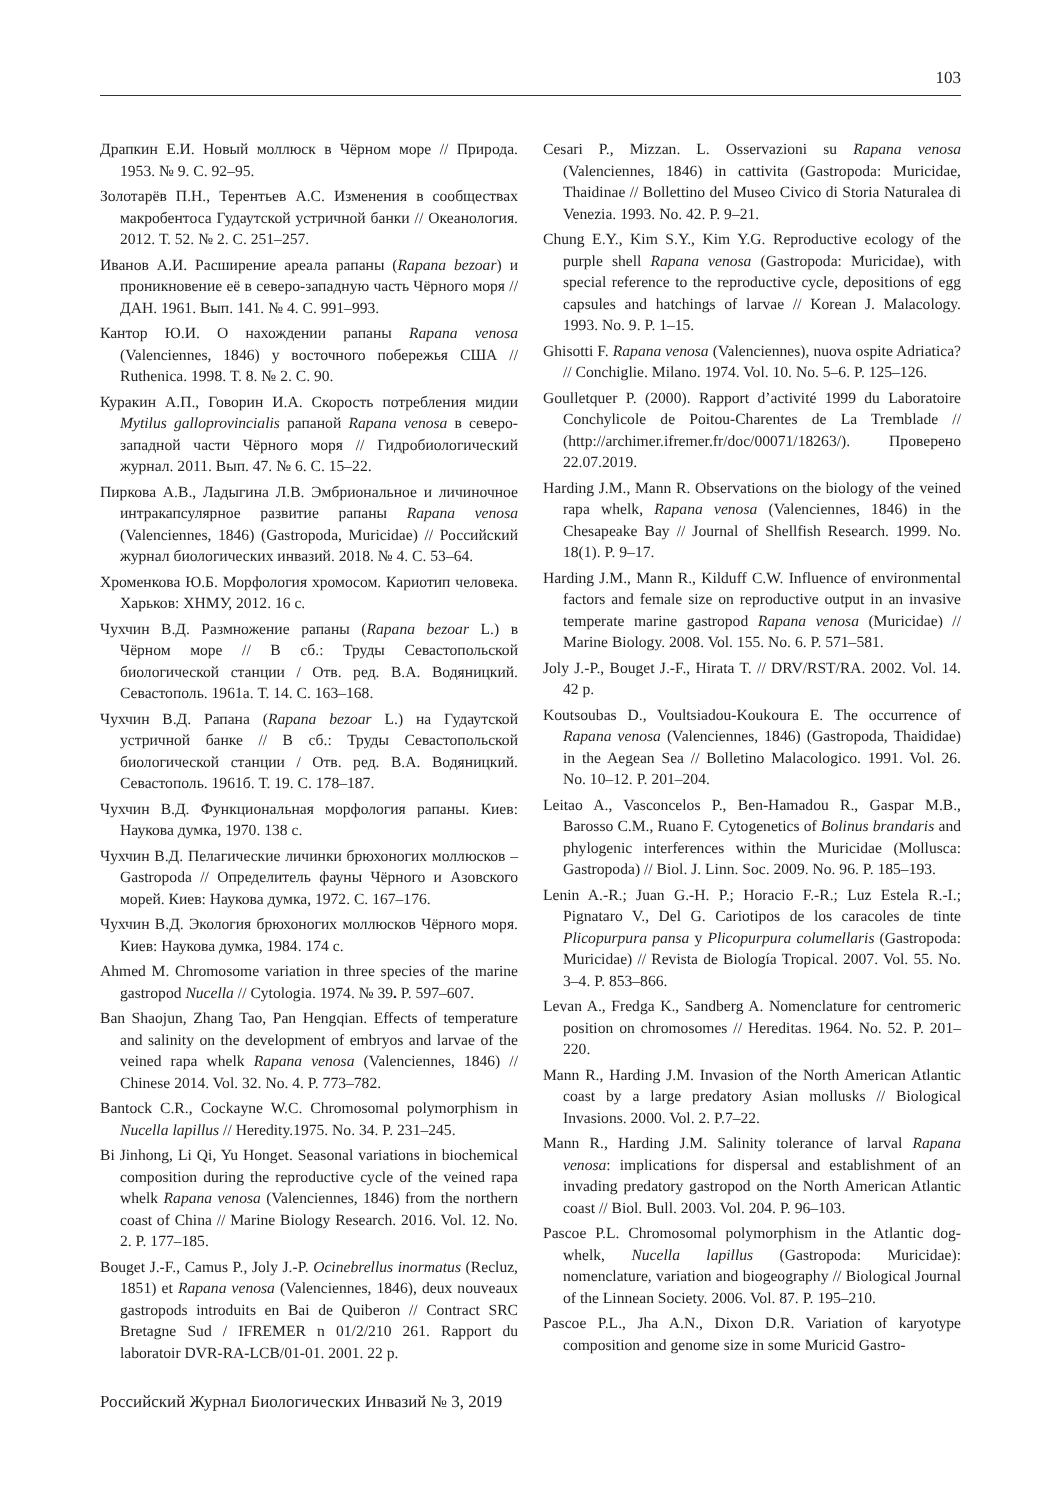103
Драпкин Е.И. Новый моллюск в Чёрном море // Природа. 1953. № 9. С. 92–95.
Золотарёв П.Н., Терентьев А.С. Изменения в сообществах макробентоса Гудаутской устричной банки // Океанология. 2012. Т. 52. № 2. С. 251–257.
Иванов А.И. Расширение ареала рапаны (Rapana bezoar) и проникновение её в северо-западную часть Чёрного моря // ДАН. 1961. Вып. 141. № 4. С. 991–993.
Кантор Ю.И. О нахождении рапаны Rapana venosa (Valenciennes, 1846) у восточного побережья США // Ruthenica. 1998. Т. 8. № 2. С. 90.
Куракин А.П., Говорин И.А. Скорость потребления мидии Mytilus galloprovincialis рапаной Rapana venosa в северо-западной части Чёрного моря // Гидробиологический журнал. 2011. Вып. 47. № 6. С. 15–22.
Пиркова А.В., Ладыгина Л.В. Эмбриональное и личиночное интракапсулярное развитие рапаны Rapana venosa (Valenciennes, 1846) (Gastropoda, Muricidae) // Российский журнал биологических инвазий. 2018. № 4. С. 53–64.
Хроменкова Ю.Б. Морфология хромосом. Кариотип человека. Харьков: ХНМУ, 2012. 16 с.
Чухчин В.Д. Размножение рапаны (Rapana bezoar L.) в Чёрном море // В сб.: Труды Севастопольской биологической станции / Отв. ред. В.А. Водяницкий. Севастополь. 1961а. Т. 14. С. 163–168.
Чухчин В.Д. Рапана (Rapana bezoar L.) на Гудаутской устричной банке // В сб.: Труды Севастопольской биологической станции / Отв. ред. В.А. Водяницкий. Севастополь. 1961б. Т. 19. С. 178–187.
Чухчин В.Д. Функциональная морфология рапаны. Киев: Наукова думка, 1970. 138 с.
Чухчин В.Д. Пелагические личинки брюхоногих моллюсков – Gastropoda // Определитель фауны Чёрного и Азовского морей. Киев: Наукова думка, 1972. С. 167–176.
Чухчин В.Д. Экология брюхоногих моллюсков Чёрного моря. Киев: Наукова думка, 1984. 174 с.
Ahmed M. Chromosome variation in three species of the marine gastropod Nucella // Cytologia. 1974. № 39. P. 597–607.
Ban Shaojun, Zhang Tao, Pan Hengqian. Effects of temperature and salinity on the development of embryos and larvae of the veined rapa whelk Rapana venosa (Valenciennes, 1846) // Chinese 2014. Vol. 32. No. 4. P. 773–782.
Bantock C.R., Cockayne W.C. Chromosomal polymorphism in Nucella lapillus // Heredity.1975. No. 34. P. 231–245.
Bi Jinhong, Li Qi, Yu Honget. Seasonal variations in biochemical composition during the reproductive cycle of the veined rapa whelk Rapana venosa (Valenciennes, 1846) from the northern coast of China // Marine Biology Research. 2016. Vol. 12. No. 2. P. 177–185.
Bouget J.-F., Camus P., Joly J.-P. Ocinebrellus inormatus (Recluz, 1851) et Rapana venosa (Valenciennes, 1846), deux nouveaux gastropods introduits en Bai de Quiberon // Contract SRC Bretagne Sud / IFREMER n 01/2/210 261. Rapport du laboratoir DVR-RA-LCB/01-01. 2001. 22 p.
Cesari P., Mizzan. L. Osservazioni su Rapana venosa (Valenciennes, 1846) in cattivita (Gastropoda: Muricidae, Thaidinae // Bollettino del Museo Civico di Storia Naturalea di Venezia. 1993. No. 42. P. 9–21.
Chung E.Y., Kim S.Y., Kim Y.G. Reproductive ecology of the purple shell Rapana venosa (Gastropoda: Muricidae), with special reference to the reproductive cycle, depositions of egg capsules and hatchings of larvae // Korean J. Malacology. 1993. No. 9. P. 1–15.
Ghisotti F. Rapana venosa (Valenciennes), nuova ospite Adriatica? // Conchiglie. Milano. 1974. Vol. 10. No. 5–6. P. 125–126.
Goulletquer P. (2000). Rapport d’activité 1999 du Laboratoire Conchylicole de Poitou-Charentes de La Tremblade // (http://archimer.ifremer.fr/doc/00071/18263/). Проверено 22.07.2019.
Harding J.M., Mann R. Observations on the biology of the veined rapa whelk, Rapana venosa (Valenciennes, 1846) in the Chesapeake Bay // Journal of Shellfish Research. 1999. No. 18(1). P. 9–17.
Harding J.M., Mann R., Kilduff C.W. Influence of environmental factors and female size on reproductive output in an invasive temperate marine gastropod Rapana venosa (Muricidae) // Marine Biology. 2008. Vol. 155. No. 6. P. 571–581.
Joly J.-P., Bouget J.-F., Hirata T. // DRV/RST/RA. 2002. Vol. 14. 42 p.
Koutsoubas D., Voultsiadou-Koukoura E. The occurrence of Rapana venosa (Valenciennes, 1846) (Gastropoda, Thaididae) in the Aegean Sea // Bolletino Malacologico. 1991. Vol. 26. No. 10–12. P. 201–204.
Leitao A., Vasconcelos P., Ben-Hamadou R., Gaspar M.B., Barosso C.M., Ruano F. Cytogenetics of Bolinus brandaris and phylogenic interferences within the Muricidae (Mollusca: Gastropoda) // Biol. J. Linn. Soc. 2009. No. 96. P. 185–193.
Lenin A.-R.; Juan G.-H. P.; Horacio F.-R.; Luz Estela R.-I.; Pignataro V., Del G. Cariotipos de los caracoles de tinte Plicopurpura pansa y Plicopurpura columellaris (Gastropoda: Muricidae) // Revista de Biología Tropical. 2007. Vol. 55. No. 3–4. P. 853–866.
Levan A., Fredga K., Sandberg A. Nomenclature for centromeric position on chromosomes // Hereditas. 1964. No. 52. P. 201–220.
Mann R., Harding J.M. Invasion of the North American Atlantic coast by a large predatory Asian mollusks // Biological Invasions. 2000. Vol. 2. P.7–22.
Mann R., Harding J.M. Salinity tolerance of larval Rapana venosa: implications for dispersal and establishment of an invading predatory gastropod on the North American Atlantic coast // Biol. Bull. 2003. Vol. 204. P. 96–103.
Pascoe P.L. Chromosomal polymorphism in the Atlantic dog-whelk, Nucella lapillus (Gastropoda: Muricidae): nomenclature, variation and biogeography // Biological Journal of the Linnean Society. 2006. Vol. 87. P. 195–210.
Pascoe P.L., Jha A.N., Dixon D.R. Variation of karyotype composition and genome size in some Muricid Gastro-
Российский Журнал Биологических Инвазий № 3, 2019